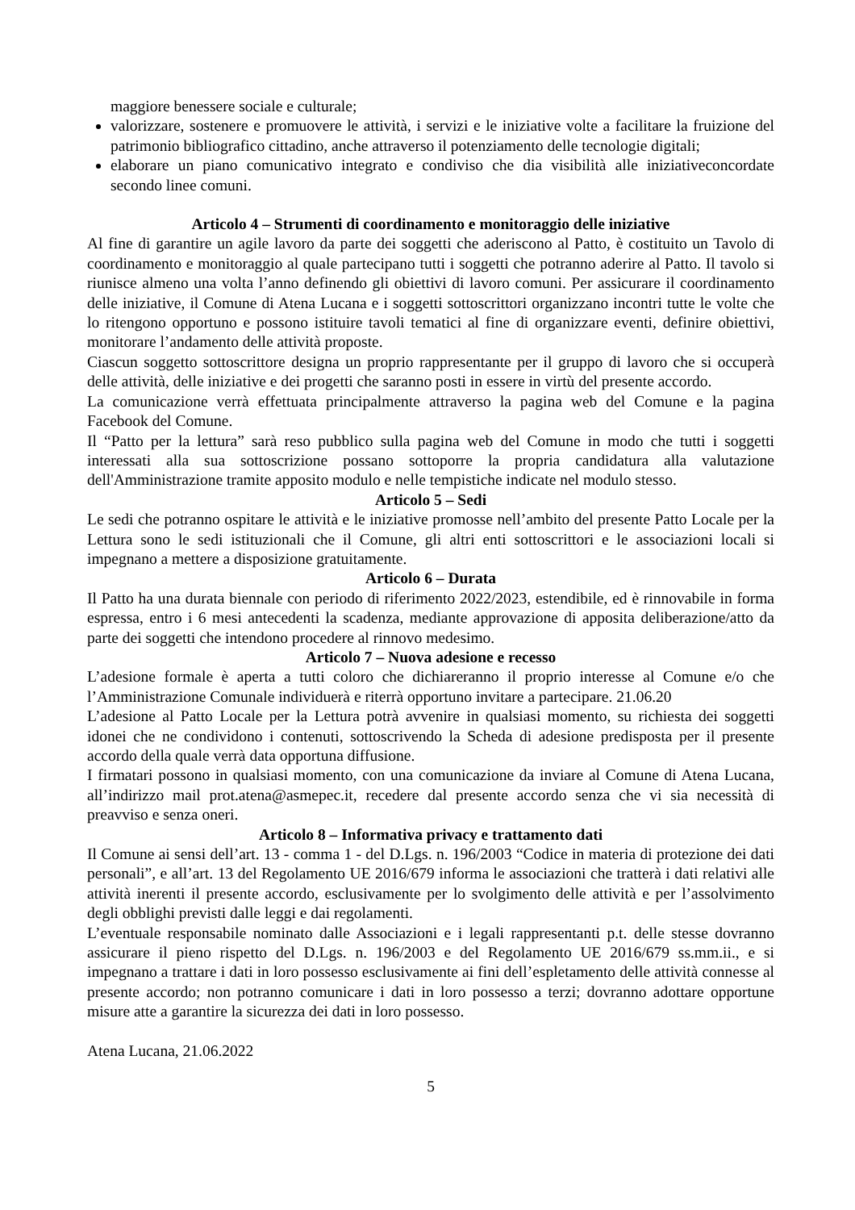maggiore benessere sociale e culturale;
valorizzare, sostenere e promuovere le attività, i servizi e le iniziative volte a facilitare la fruizione del patrimonio bibliografico cittadino, anche attraverso il potenziamento delle tecnologie digitali;
elaborare un piano comunicativo integrato e condiviso che dia visibilità alle iniziativeconcordate secondo linee comuni.
Articolo 4 – Strumenti di coordinamento e monitoraggio delle iniziative
Al fine di garantire un agile lavoro da parte dei soggetti che aderiscono al Patto, è costituito un Tavolo di coordinamento e monitoraggio al quale partecipano tutti i soggetti che potranno aderire al Patto. Il tavolo si riunisce almeno una volta l’anno definendo gli obiettivi di lavoro comuni. Per assicurare il coordinamento delle iniziative, il Comune di Atena Lucana e i soggetti sottoscrittori organizzano incontri tutte le volte che lo ritengono opportuno e possono istituire tavoli tematici al fine di organizzare eventi, definire obiettivi, monitorare l’andamento delle attività proposte.
Ciascun soggetto sottoscrittore designa un proprio rappresentante per il gruppo di lavoro che si occuperà delle attività, delle iniziative e dei progetti che saranno posti in essere in virtù del presente accordo.
La comunicazione verrà effettuata principalmente attraverso la pagina web del Comune e la pagina Facebook del Comune.
Il “Patto per la lettura” sarà reso pubblico sulla pagina web del Comune in modo che tutti i soggetti interessati alla sua sottoscrizione possano sottoporre la propria candidatura alla valutazione dell'Amministrazione tramite apposito modulo e nelle tempistiche indicate nel modulo stesso.
Articolo 5 – Sedi
Le sedi che potranno ospitare le attività e le iniziative promosse nell’ambito del presente Patto Locale per la Lettura sono le sedi istituzionali che il Comune, gli altri enti sottoscrittori e le associazioni locali si impegnano a mettere a disposizione gratuitamente.
Articolo 6 – Durata
Il Patto ha una durata biennale con periodo di riferimento 2022/2023, estendibile, ed è rinnovabile in forma espressa, entro i 6 mesi antecedenti la scadenza, mediante approvazione di apposita deliberazione/atto da parte dei soggetti che intendono procedere al rinnovo medesimo.
Articolo 7 – Nuova adesione e recesso
L’adesione formale è aperta a tutti coloro che dichiareranno il proprio interesse al Comune e/o che l’Amministrazione Comunale individuerà e riterrà opportuno invitare a partecipare. 21.06.20
L’adesione al Patto Locale per la Lettura potrà avvenire in qualsiasi momento, su richiesta dei soggetti idonei che ne condividono i contenuti, sottoscrivendo la Scheda di adesione predisposta per il presente accordo della quale verrà data opportuna diffusione.
I firmatari possono in qualsiasi momento, con una comunicazione da inviare al Comune di Atena Lucana, all’indirizzo mail prot.atena@asmepec.it, recedere dal presente accordo senza che vi sia necessità di preavviso e senza oneri.
Articolo 8 – Informativa privacy e trattamento dati
Il Comune ai sensi dell’art. 13 - comma 1 - del D.Lgs. n. 196/2003 “Codice in materia di protezione dei dati personali”, e all’art. 13 del Regolamento UE 2016/679 informa le associazioni che tratterà i dati relativi alle attività inerenti il presente accordo, esclusivamente per lo svolgimento delle attività e per l’assolvimento degli obblighi previsti dalle leggi e dai regolamenti.
L’eventuale responsabile nominato dalle Associazioni e i legali rappresentanti p.t. delle stesse dovranno assicurare il pieno rispetto del D.Lgs. n. 196/2003 e del Regolamento UE 2016/679 ss.mm.ii., e si impegnano a trattare i dati in loro possesso esclusivamente ai fini dell’espletamento delle attività connesse al presente accordo; non potranno comunicare i dati in loro possesso a terzi; dovranno adottare opportune misure atte a garantire la sicurezza dei dati in loro possesso.
Atena Lucana, 21.06.2022
5